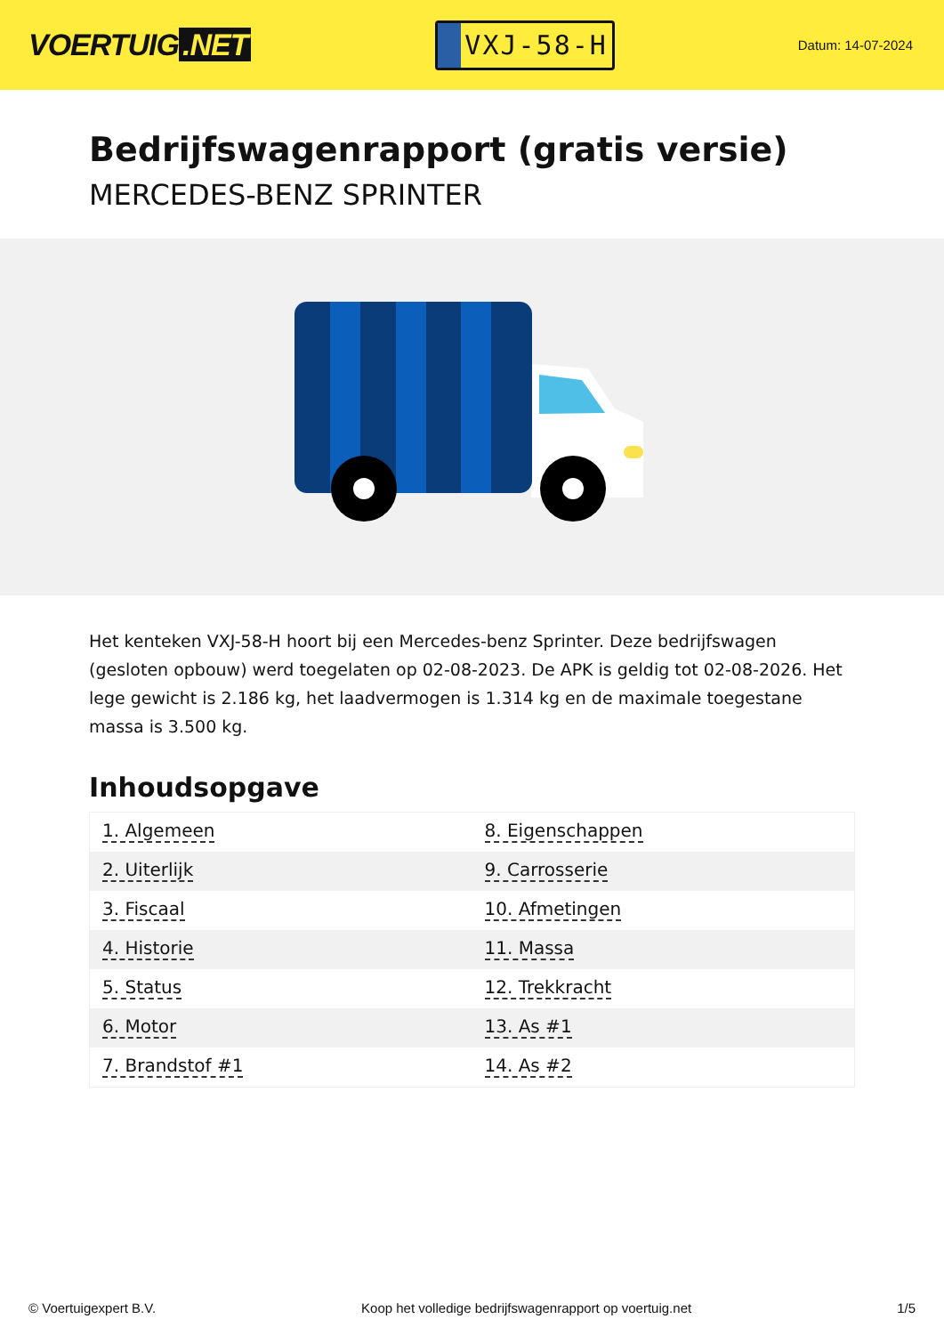VOERTUIG.NET
VXJ-58-H
Datum: 14-07-2024
Bedrijfswagenrapport (gratis versie)
MERCEDES-BENZ SPRINTER
Het kenteken VXJ-58-H hoort bij een Mercedes-benz Sprinter. Deze bedrijfswagen (gesloten opbouw) werd toegelaten op 02-08-2023. De APK is geldig tot 02-08-2026. Het lege gewicht is 2.186 kg, het laadvermogen is 1.314 kg en de maximale toegestane massa is 3.500 kg.
Inhoudsopgave
| 1. Algemeen | 8. Eigenschappen |
| 2. Uiterlijk | 9. Carrosserie |
| 3. Fiscaal | 10. Afmetingen |
| 4. Historie | 11. Massa |
| 5. Status | 12. Trekkracht |
| 6. Motor | 13. As #1 |
| 7. Brandstof #1 | 14. As #2 |
© Voertuigexpert B.V. Koop het volledige bedrijfswagenrapport op voertuig.net 1/5